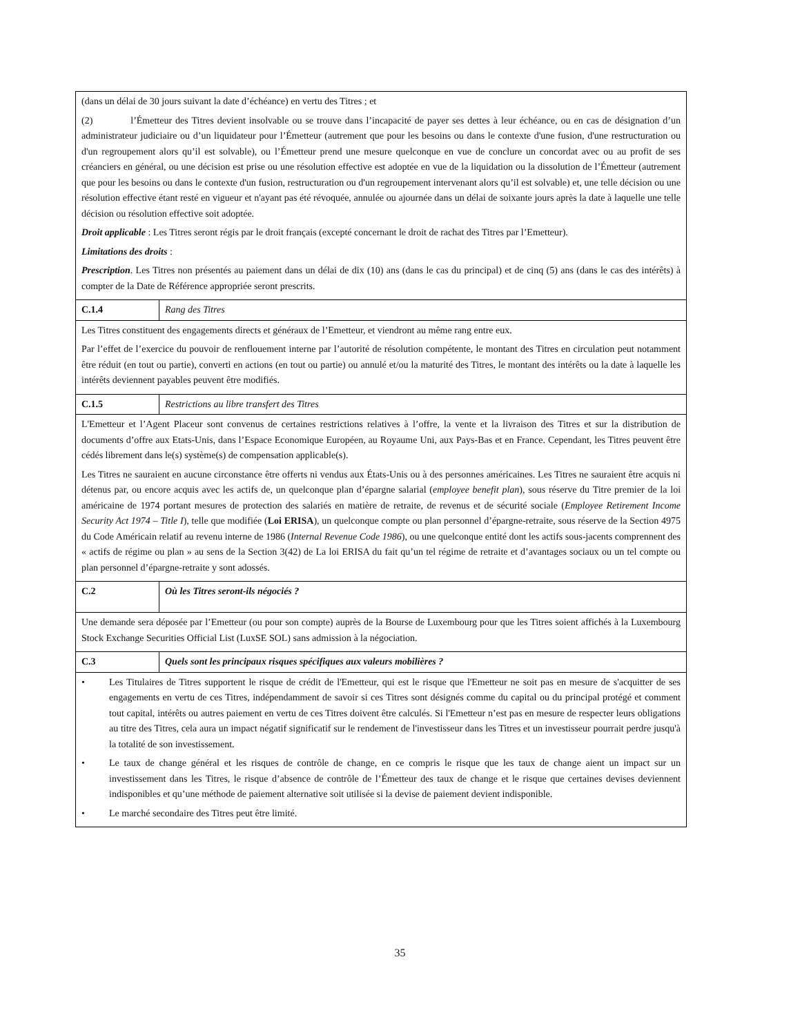| (dans un délai de 30 jours suivant la date d’échéance) en vertu des Titres ; et (2) l’Émetteur des Titres devient insolvable ou se trouve dans l’incapacité de payer ses dettes à leur échéance, ou en cas de désignation d’un administrateur judiciaire ou d’un liquidateur pour l’Émetteur (autrement que pour les besoins ou dans le contexte d'une fusion, d'une restructuration ou d'un regroupement alors qu’il est solvable), ou l’Émetteur prend une mesure quelconque en vue de conclure un concordat avec ou au profit de ses créanciers en général, ou une décision est prise ou une résolution effective est adoptée en vue de la liquidation ou la dissolution de l’Émetteur (autrement que pour les besoins ou dans le contexte d'un fusion, restructuration ou d'un regroupement intervenant alors qu’il est solvable) et, une telle décision ou une résolution effective étant resté en vigueur et n'ayant pas été révoquée, annulée ou ajournée dans un délai de soixante jours après la date à laquelle une telle décision ou résolution effective soit adoptée. Droit applicable : Les Titres seront régis par le droit français (excepté concernant le droit de rachat des Titres par l’Emetteur). Limitations des droits : Prescription . Les Titres non présentés au paiement dans un délai de dix (10) ans (dans le cas du principal) et de cinq (5) ans (dans le cas des intérêts) à compter de la Date de Référence appropriée seront prescrits. | |
| C.1.4 | Rang des Titres |
| Les Titres constituent des engagements directs et généraux de l’Emetteur, et viendront au même rang entre eux. Par l’effet de l’exercice du pouvoir de renflouement interne par l’autorité de résolution compétente, le montant des Titres en circulation peut notamment être réduit (en tout ou partie), converti en actions (en tout ou partie) ou annulé et/ou la maturité des Titres, le montant des intérêts ou la date à laquelle les intérêts deviennent payables peuvent être modifiés. | |
| C.1.5 | Restrictions au libre transfert des Titres |
| L'Emetteur et l’Agent Placeur sont convenus de certaines restrictions relatives à l’offre, la vente et la livraison des Titres et sur la distribution de documents d’offre aux Etats-Unis, dans l’Espace Economique Européen, au Royaume Uni, aux Pays-Bas et en France. Cependant, les Titres peuvent être cédés librement dans le(s) système(s) de compensation applicable(s). Les Titres ne sauraient en aucune circonstance être offerts ni vendus aux États-Unis ou à des personnes américaines. Les Titres ne sauraient être acquis ni détenus par, ou encore acquis avec les actifs de, un quelconque plan d’épargne salarial ( employee benefit plan ), sous réserve du Titre premier de la loi américaine de 1974 portant mesures de protection des salariés en matière de retraite, de revenus et de sécurité sociale ( Employee Retirement Income Security Act 1974 – Title I ), telle que modifiée ( Loi ERISA ), un quelconque compte ou plan personnel d’épargne-retraite, sous réserve de la Section 4975 du Code Américain relatif au revenu interne de 1986 ( Internal Revenue Code 1986 ), ou une quelconque entité dont les actifs sous-jacents comprennent des « actifs de régime ou plan » au sens de la Section 3(42) de La loi ERISA du fait qu’un tel régime de retraite et d’avantages sociaux ou un tel compte ou plan personnel d’épargne-retraite y sont adossés. | |
| C.2 | Où les Titres seront-ils négociés ? |
| Une demande sera déposée par l’Emetteur (ou pour son compte) auprès de la Bourse de Luxembourg pour que les Titres soient affichés à la Luxembourg Stock Exchange Securities Official List (LuxSE SOL) sans admission à la négociation. | |
| C.3 | Quels sont les principaux risques spécifiques aux valeurs mobilières ? |
| • Les Titulaires de Titres supportent le risque de crédit de l'Emetteur, qui est le risque que l'Emetteur ne soit pas en mesure de s'acquitter de ses engagements en vertu de ces Titres, indépendamment de savoir si ces Titres sont désignés comme du capital ou du principal protégé et comment tout capital, intérêts ou autres paiement en vertu de ces Titres doivent être calculés. Si l'Emetteur n’est pas en mesure de respecter leurs obligations au titre des Titres, cela aura un impact négatif significatif sur le rendement de l'investisseur dans les Titres et un investisseur pourrait perdre jusqu'à la totalité de son investissement. • Le taux de change général et les risques de contrôle de change, en ce compris le risque que les taux de change aient un impact sur un investissement dans les Titres, le risque d’absence de contrôle de l’Émetteur des taux de change et le risque que certaines devises deviennent indisponibles et qu’une méthode de paiement alternative soit utilisée si la devise de paiement devient indisponible. • Le marché secondaire des Titres peut être limité. | |
35